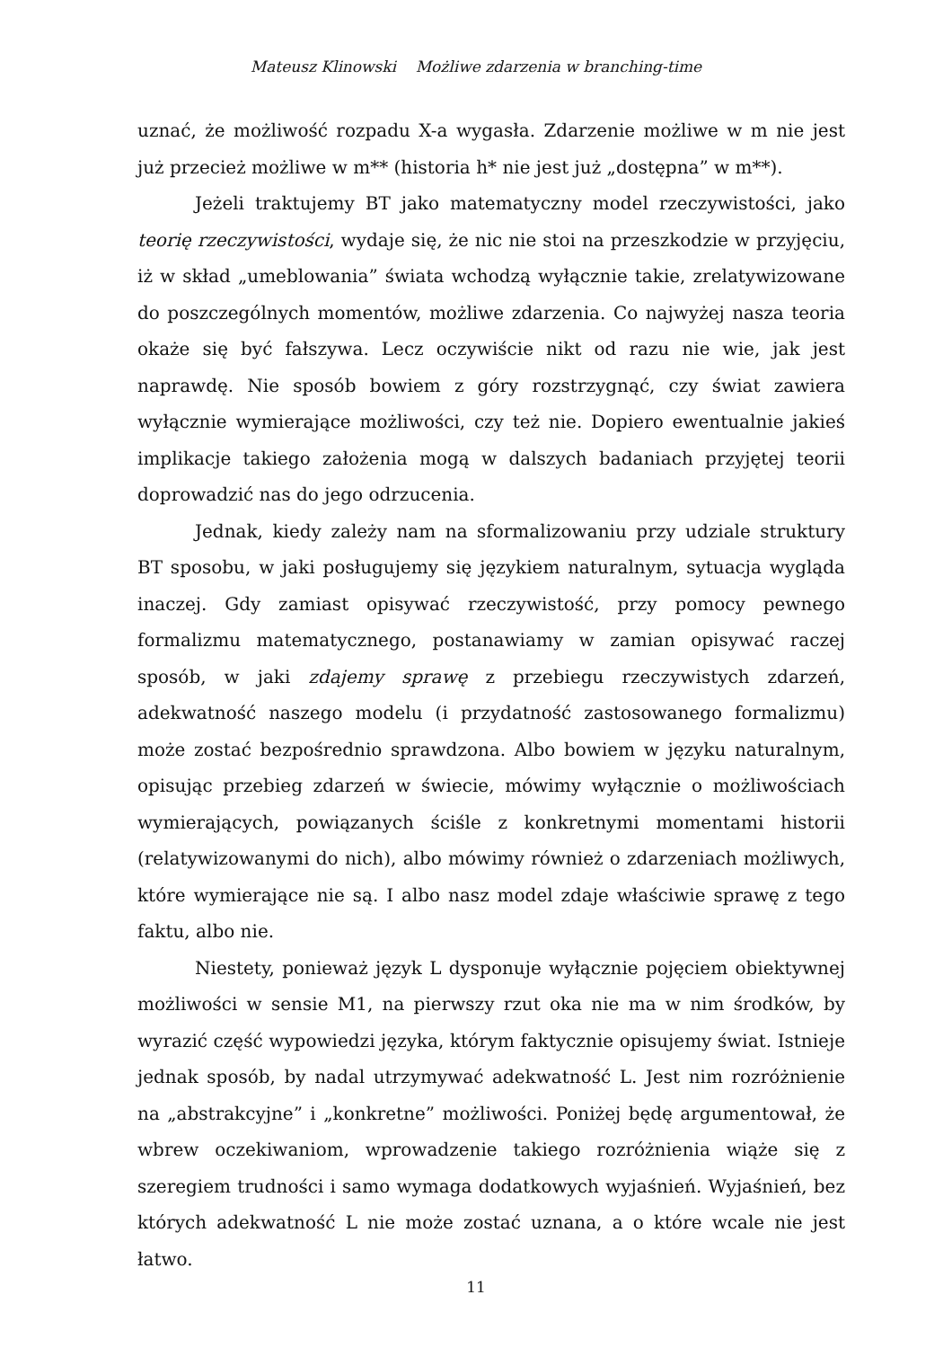Mateusz Klinowski Możliwe zdarzenia w branching-time
uznać, że możliwość rozpadu X-a wygasła. Zdarzenie możliwe w m nie jest już przecież możliwe w m** (historia h* nie jest już „dostępna” w m**).
Jeżeli traktujemy BT jako matematyczny model rzeczywistości, jako teorię rzeczywistości, wydaje się, że nic nie stoi na przeszkodzie w przyjęciu, iż w skład „umeblowania” świata wchodzą wyłącznie takie, zrelatywizowane do poszczególnych momentów, możliwe zdarzenia. Co najwyżej nasza teoria okaże się być fałszywa. Lecz oczywiście nikt od razu nie wie, jak jest naprawdę. Nie sposób bowiem z góry rozstrzygnąć, czy świat zawiera wyłącznie wymierające możliwości, czy też nie. Dopiero ewentualnie jakieś implikacje takiego założenia mogą w dalszych badaniach przyjętej teorii doprowadzić nas do jego odrzucenia.
Jednak, kiedy zależy nam na sformalizowaniu przy udziale struktury BT sposobu, w jaki posługujemy się językiem naturalnym, sytuacja wygląda inaczej. Gdy zamiast opisywać rzeczywistość, przy pomocy pewnego formalizmu matematycznego, postanawiamy w zamian opisywać raczej sposób, w jaki zdajemy sprawę z przebiegu rzeczywistych zdarzeń, adekwatność naszego modelu (i przydatność zastosowanego formalizmu) może zostać bezpośrednio sprawdzona. Albo bowiem w języku naturalnym, opisując przebieg zdarzeń w świecie, mówimy wyłącznie o możliwościach wymierających, powiązanych ściśle z konkretnymi momentami historii (relatywizowanymi do nich), albo mówimy również o zdarzeniach możliwych, które wymierające nie są. I albo nasz model zdaje właściwie sprawę z tego faktu, albo nie.
Niestety, ponieważ język L dysponuje wyłącznie pojęciem obiektywnej możliwości w sensie M1, na pierwszy rzut oka nie ma w nim środków, by wyrazić część wypowiedzi języka, którym faktycznie opisujemy świat. Istnieje jednak sposób, by nadal utrzymywać adekwatność L. Jest nim rozróżnienie na „abstrakcyjne” i „konkretne” możliwości. Poniżej będę argumentował, że wbrew oczekiwaniom, wprowadzenie takiego rozróżnienia wiąże się z szeregiem trudności i samo wymaga dodatkowych wyjaśnień. Wyjaśnień, bez których adekwatność L nie może zostać uznana, a o które wcale nie jest łatwo.
11